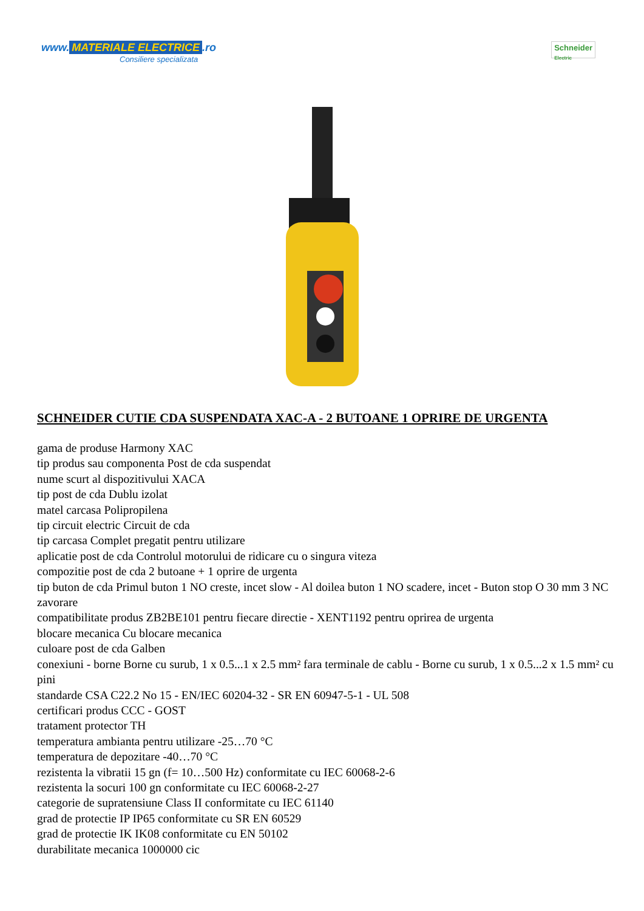www. MATERIALE ELECTRICE.ro
Consiliere specializata
Schneider
Electric
SCHNEIDER CUTIE CDA SUSPENDATA XAC-A - 2 BUTOANE 1 OPRIRE DE URGENTA
gama de produse Harmony XAC
tip produs sau componenta Post de cda suspendat
nume scurt al dispozitivului XACA
tip post de cda Dublu izolat
matel carcasa Polipropilena
tip circuit electric Circuit de cda
tip carcasa Complet pregatit pentru utilizare
aplicatie post de cda Controlul motorului de ridicare cu o singura viteza
compozitie post de cda 2 butoane + 1 oprire de urgenta
tip buton de cda Primul buton 1 NO creste, incet slow - Al doilea buton 1 NO scadere, incet - Buton stop O 30 mm 3 NC zavorare
compatibilitate produs ZB2BE101 pentru fiecare directie - XENT1192 pentru oprirea de urgenta
blocare mecanica Cu blocare mecanica
culoare post de cda Galben
conexiuni - borne Borne cu surub, 1 x 0.5...1 x 2.5 mm² fara terminale de cablu - Borne cu surub, 1 x 0.5...2 x 1.5 mm² cu pini
standarde CSA C22.2 No 15 - EN/IEC 60204-32 - SR EN 60947-5-1 - UL 508
certificari produs CCC - GOST
tratament protector TH
temperatura ambianta pentru utilizare -25…70 °C
temperatura de depozitare -40…70 °C
rezistenta la vibratii 15 gn (f= 10…500 Hz) conformitate cu IEC 60068-2-6
rezistenta la socuri 100 gn conformitate cu IEC 60068-2-27
categorie de supratensiune Class II conformitate cu IEC 61140
grad de protectie IP IP65 conformitate cu SR EN 60529
grad de protectie IK IK08 conformitate cu EN 50102
durabilitate mecanica 1000000 cic